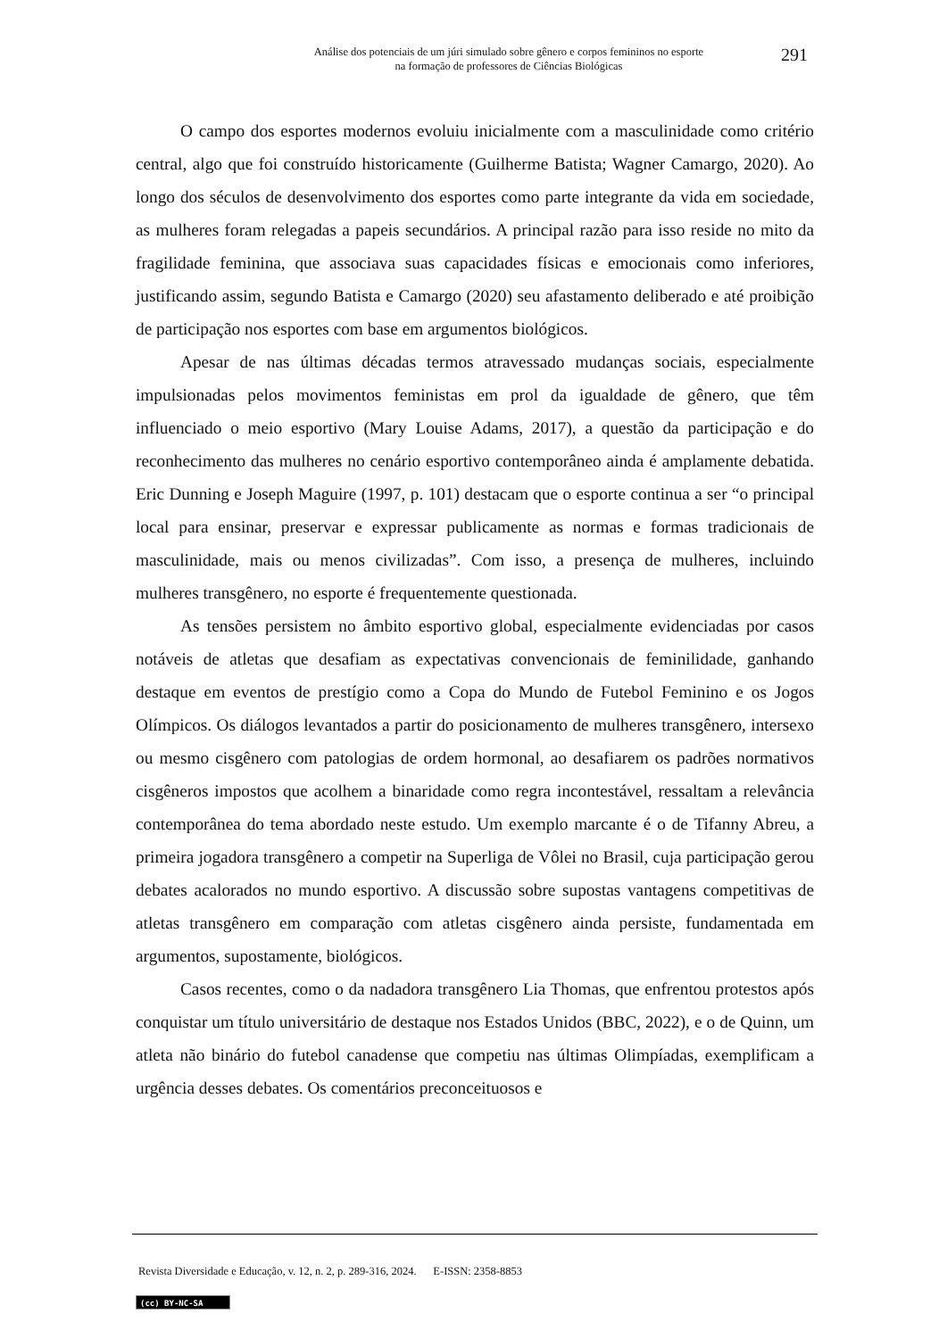Análise dos potenciais de um júri simulado sobre gênero e corpos femininos no esporte
na formação de professores de Ciências Biológicas
291
O campo dos esportes modernos evoluiu inicialmente com a masculinidade como critério central, algo que foi construído historicamente (Guilherme Batista; Wagner Camargo, 2020). Ao longo dos séculos de desenvolvimento dos esportes como parte integrante da vida em sociedade, as mulheres foram relegadas a papeis secundários. A principal razão para isso reside no mito da fragilidade feminina, que associava suas capacidades físicas e emocionais como inferiores, justificando assim, segundo Batista e Camargo (2020) seu afastamento deliberado e até proibição de participação nos esportes com base em argumentos biológicos.
Apesar de nas últimas décadas termos atravessado mudanças sociais, especialmente impulsionadas pelos movimentos feministas em prol da igualdade de gênero, que têm influenciado o meio esportivo (Mary Louise Adams, 2017), a questão da participação e do reconhecimento das mulheres no cenário esportivo contemporâneo ainda é amplamente debatida. Eric Dunning e Joseph Maguire (1997, p. 101) destacam que o esporte continua a ser “o principal local para ensinar, preservar e expressar publicamente as normas e formas tradicionais de masculinidade, mais ou menos civilizadas”. Com isso, a presença de mulheres, incluindo mulheres transgênero, no esporte é frequentemente questionada.
As tensões persistem no âmbito esportivo global, especialmente evidenciadas por casos notáveis de atletas que desafiam as expectativas convencionais de feminilidade, ganhando destaque em eventos de prestígio como a Copa do Mundo de Futebol Feminino e os Jogos Olímpicos. Os diálogos levantados a partir do posicionamento de mulheres transgênero, intersexo ou mesmo cisgênero com patologias de ordem hormonal, ao desafiarem os padrões normativos cisgêneros impostos que acolhem a binaridade como regra incontestável, ressaltam a relevância contemporânea do tema abordado neste estudo. Um exemplo marcante é o de Tifanny Abreu, a primeira jogadora transgênero a competir na Superliga de Vôlei no Brasil, cuja participação gerou debates acalorados no mundo esportivo. A discussão sobre supostas vantagens competitivas de atletas transgênero em comparação com atletas cisgênero ainda persiste, fundamentada em argumentos, supostamente, biológicos.
Casos recentes, como o da nadadora transgênero Lia Thomas, que enfrentou protestos após conquistar um título universitário de destaque nos Estados Unidos (BBC, 2022), e o de Quinn, um atleta não binário do futebol canadense que competiu nas últimas Olimpíadas, exemplificam a urgência desses debates. Os comentários preconceituosos e
Revista Diversidade e Educação, v. 12, n. 2, p. 289-316, 2024. E-ISSN: 2358-8853
(cc) BY-NC-SA